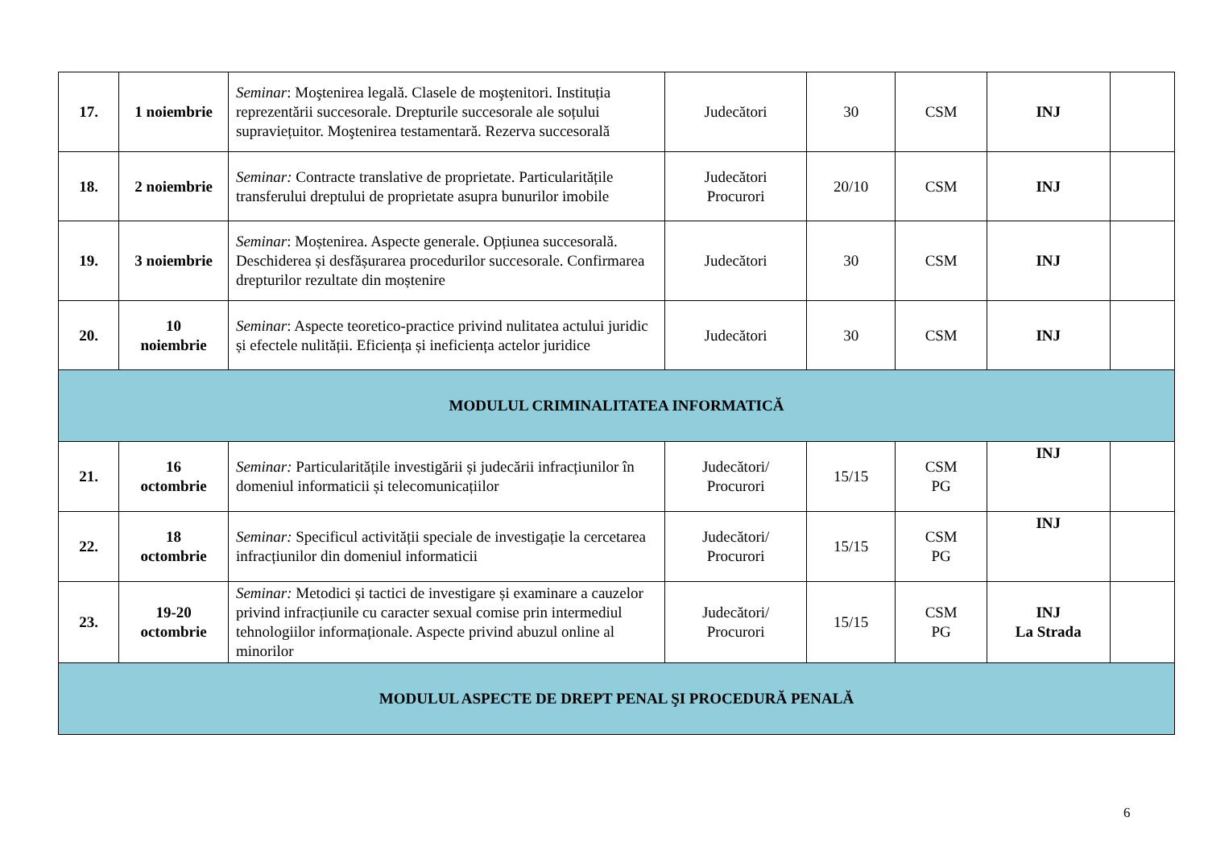| 17. | 1 noiembrie | Seminar : Moştenirea legală. Clasele de moştenitori. Instituția reprezentării succesorale. Drepturile succesorale ale soțului supraviețuitor. Moştenirea testamentară. Rezerva succesorală | Judecători | 30 | CSM | INJ | |
| 18. | 2 noiembrie | Seminar: Contracte translative de proprietate. Particularitățile transferului dreptului de proprietate asupra bunurilor imobile | Judecători Procurori | 20/10 | CSM | INJ | |
| 19. | 3 noiembrie | Seminar : Moștenirea. Aspecte generale. Opțiunea succesorală. Deschiderea și desfășurarea procedurilor succesorale. Confirmarea drepturilor rezultate din moștenire | Judecători | 30 | CSM | INJ | |
| 20. | 10 noiembrie | Seminar : Aspecte teoretico-practice privind nulitatea actului juridic și efectele nulității. Eficiența și ineficiența actelor juridice | Judecători | 30 | CSM | INJ | |
| MODULUL CRIMINALITATEA INFORMATICĂ | | | | | | | |
| 21. | 16 octombrie | Seminar: Particularitățile investigării și judecării infracțiunilor în domeniul informaticii și telecomunicațiilor | Judecători/ Procurori | 15/15 | CSM PG | INJ | |
| 22. | 18 octombrie | Seminar: Specificul activității speciale de investigație la cercetarea infracțiunilor din domeniul informaticii | Judecători/ Procurori | 15/15 | CSM PG | INJ | |
| 23. | 19-20 octombrie | Seminar: Metodici și tactici de investigare și examinare a cauzelor privind infracțiunile cu caracter sexual comise prin intermediul tehnologiilor informaționale. Aspecte privind abuzul online al minorilor | Judecători/ Procurori | 15/15 | CSM PG | INJ La Strada | |
| MODULUL ASPECTE DE DREPT PENAL ŞI PROCEDURĂ PENALĂ | | | | | | | |
6